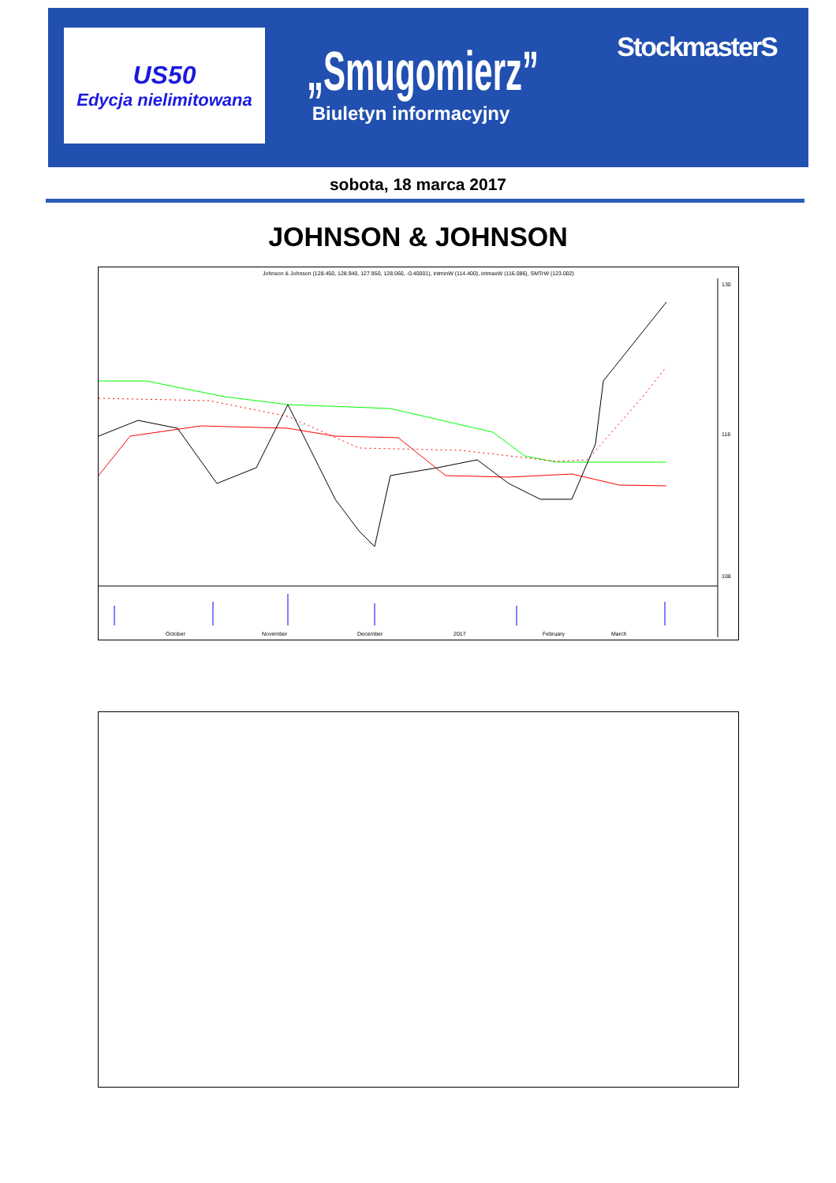US50
Edycja nielimitowana
„Smugomierz”
Biuletyn informacyjny
StockmasterS
sobota, 18 marca 2017
JOHNSON & JOHNSON
Johnson & Johnson (128.450, 128.940, 127.950, 128.060, -0.40001), intminW (114.400), intmaxW (116.086), SMTrW (123.002)
130
118
108
October
November
December
2017
February
March